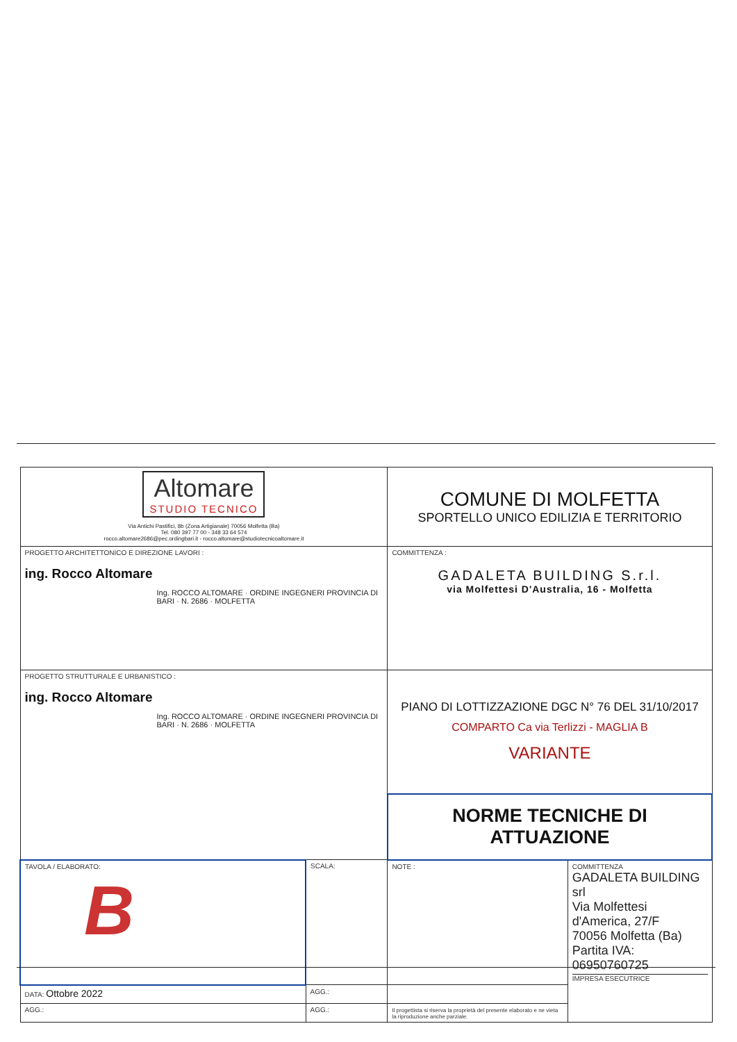| Altomare STUDIO TECNICO Via Antichi Pastifici, 8b (Zona Artigianale) 70056 Molfetta (Ba) Tel. 080 397 77 00 - 348 33 64 574 rocco.altomare2686@pec.ordingbari.it - rocco.altomare@studiotecnicoaltomare.it | | | COMUNE DI MOLFETTA SPORTELLO UNICO EDILIZIA E TERRITORIO | |
| PROGETTO ARCHITETTONICO E DIREZIONE LAVORI : ing. Rocco Altomare Ing. ROCCO ALTOMARE · ORDINE INGEGNERI PROVINCIA DI BARI · N. 2686 · MOLFETTA | | | COMMITTENZA : GADALETA BUILDING S.r.l. via Molfettesi D'Australia, 16 - Molfetta | |
| PROGETTO STRUTTURALE E URBANISTICO : ing. Rocco Altomare Ing. ROCCO ALTOMARE · ORDINE INGEGNERI PROVINCIA DI BARI · N. 2686 · MOLFETTA | | | PIANO DI LOTTIZZAZIONE DGC N° 76 DEL 31/10/2017 COMPARTO Ca via Terlizzi - MAGLIA B VARIANTE | |
| | | | NORME TECNICHE DI ATTUAZIONE | |
| TAVOLA / ELABORATO: B | | SCALA: | NOTE : | COMMITTENZA GADALETA BUILDING srl Via Molfettesi d'America, 27/F 70056 Molfetta (Ba) Partita IVA: 06950760725 IMPRESA ESECUTRICE |
| DATA: Ottobre 2022 | AGG.: | | | |
| AGG.: | AGG.: | | Il progettista si riserva la proprietà del presente elaborato e ne vieta la riproduzione anche parziale. | |